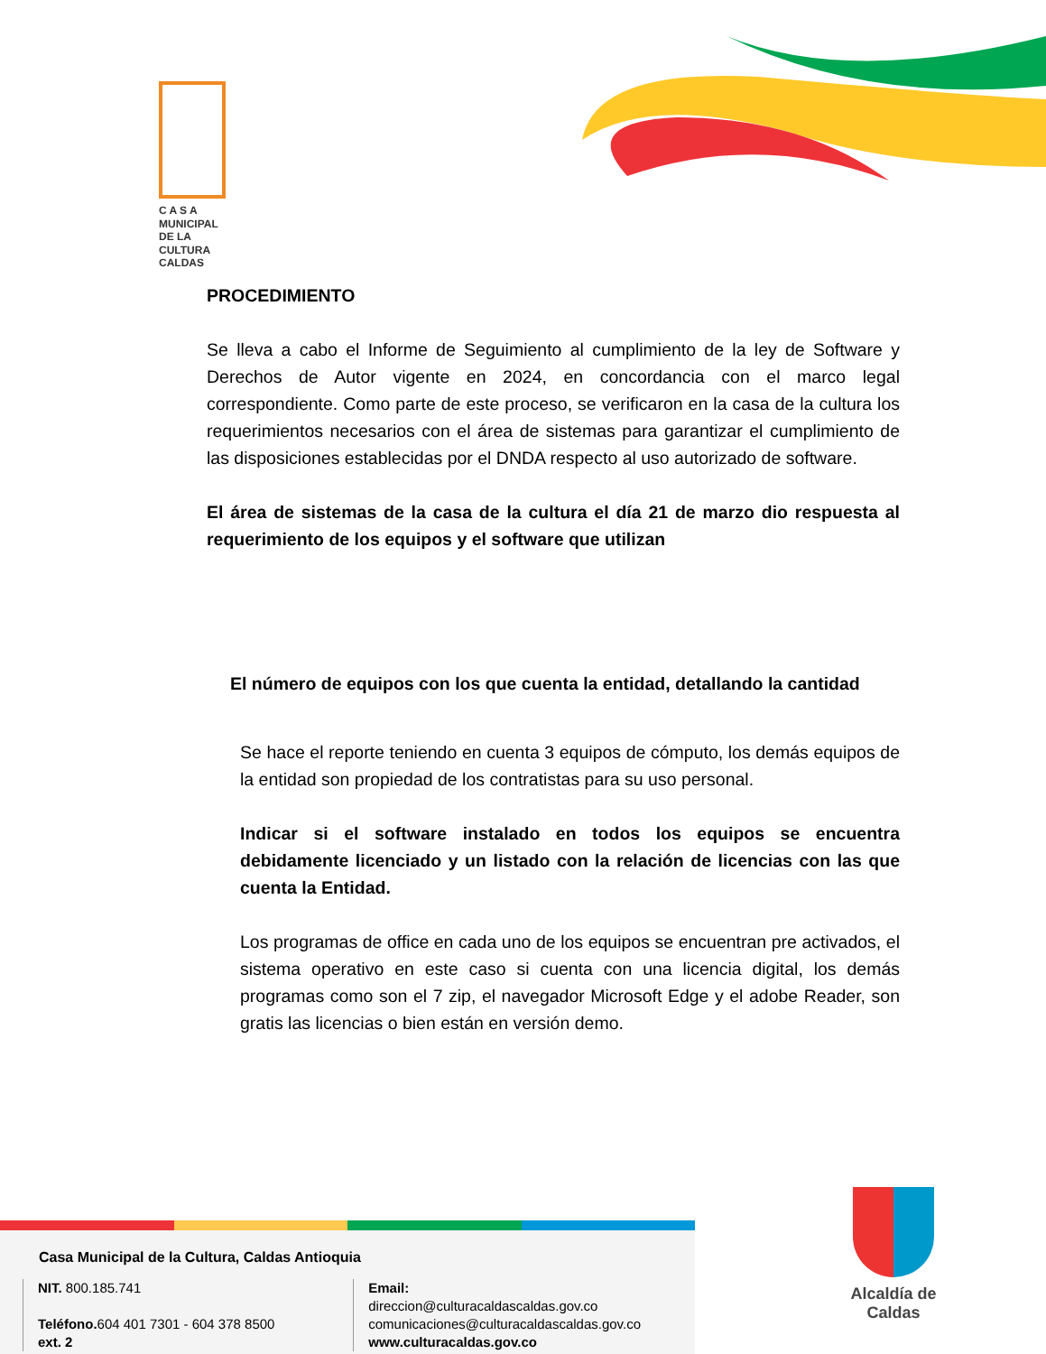C A S A
MUNICIPAL
DE LA
CULTURA
CALDAS
PROCEDIMIENTO
Se lleva a cabo el Informe de Seguimiento al cumplimiento de la ley de Software y Derechos de Autor vigente en 2024, en concordancia con el marco legal correspondiente. Como parte de este proceso, se verificaron en la casa de la cultura los requerimientos necesarios con el área de sistemas para garantizar el cumplimiento de las disposiciones establecidas por el DNDA respecto al uso autorizado de software.
El área de sistemas de la casa de la cultura el día 21 de marzo dio respuesta al requerimiento de los equipos y el software que utilizan
El número de equipos con los que cuenta la entidad, detallando la cantidad
Se hace el reporte teniendo en cuenta 3 equipos de cómputo, los demás equipos de la entidad son propiedad de los contratistas para su uso personal.
Indicar si el software instalado en todos los equipos se encuentra debidamente licenciado y un listado con la relación de licencias con las que cuenta la Entidad.
Los programas de office en cada uno de los equipos se encuentran pre activados, el sistema operativo en este caso si cuenta con una licencia digital, los demás programas como son el 7 zip, el navegador Microsoft Edge y el adobe Reader, son gratis las licencias o bien están en versión demo.
Casa Municipal de la Cultura, Caldas Antioquia
NIT. 800.185.741
Teléfono. 604 401 7301 - 604 378 8500 ext. 2
Email: direccion@culturacaldascaldas.gov.co
comunicaciones@culturacaldascaldas.gov.co
www.culturacaldas.gov.co
Alcaldía de
Caldas